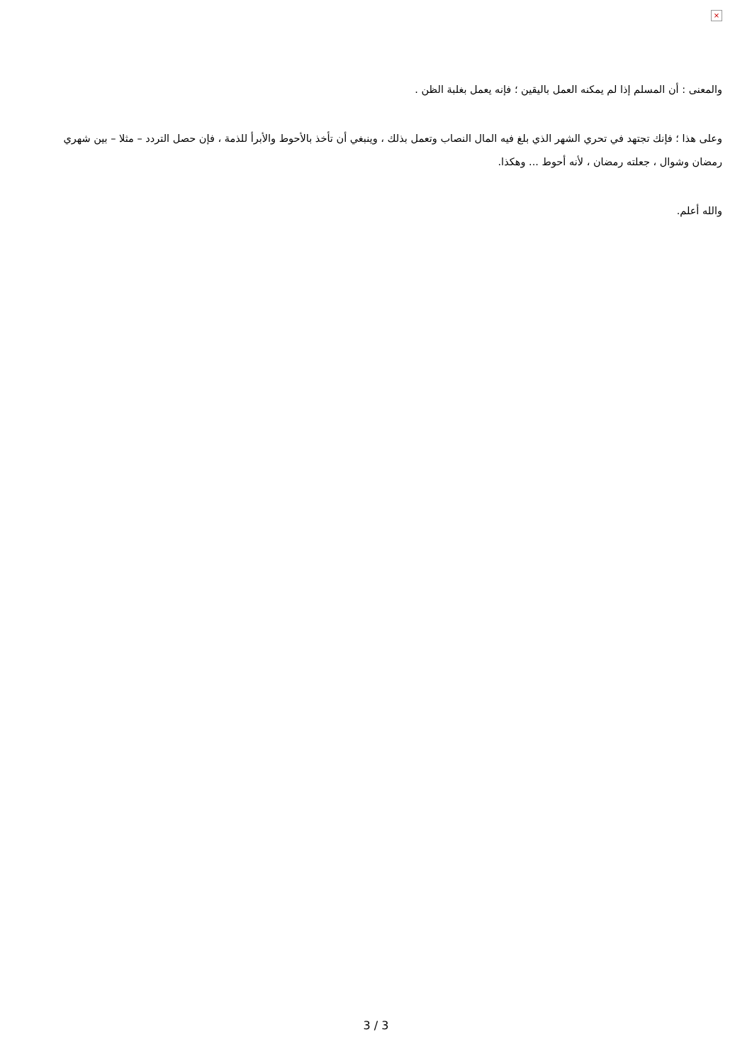×
والمعنى : أن المسلم إذا لم يمكنه العمل باليقين ؛ فإنه يعمل بغلبة الظن .
وعلى هذا ؛ فإنك تجتهد في تحري الشهر الذي بلغ فيه المال النصاب وتعمل بذلك ، وينبغي أن تأخذ بالأحوط والأبرأ للذمة ، فإن حصل التردد – مثلا – بين شهري رمضان وشوال ، جعلته رمضان ، لأنه أحوط ... وهكذا.
والله أعلم.
3 / 3